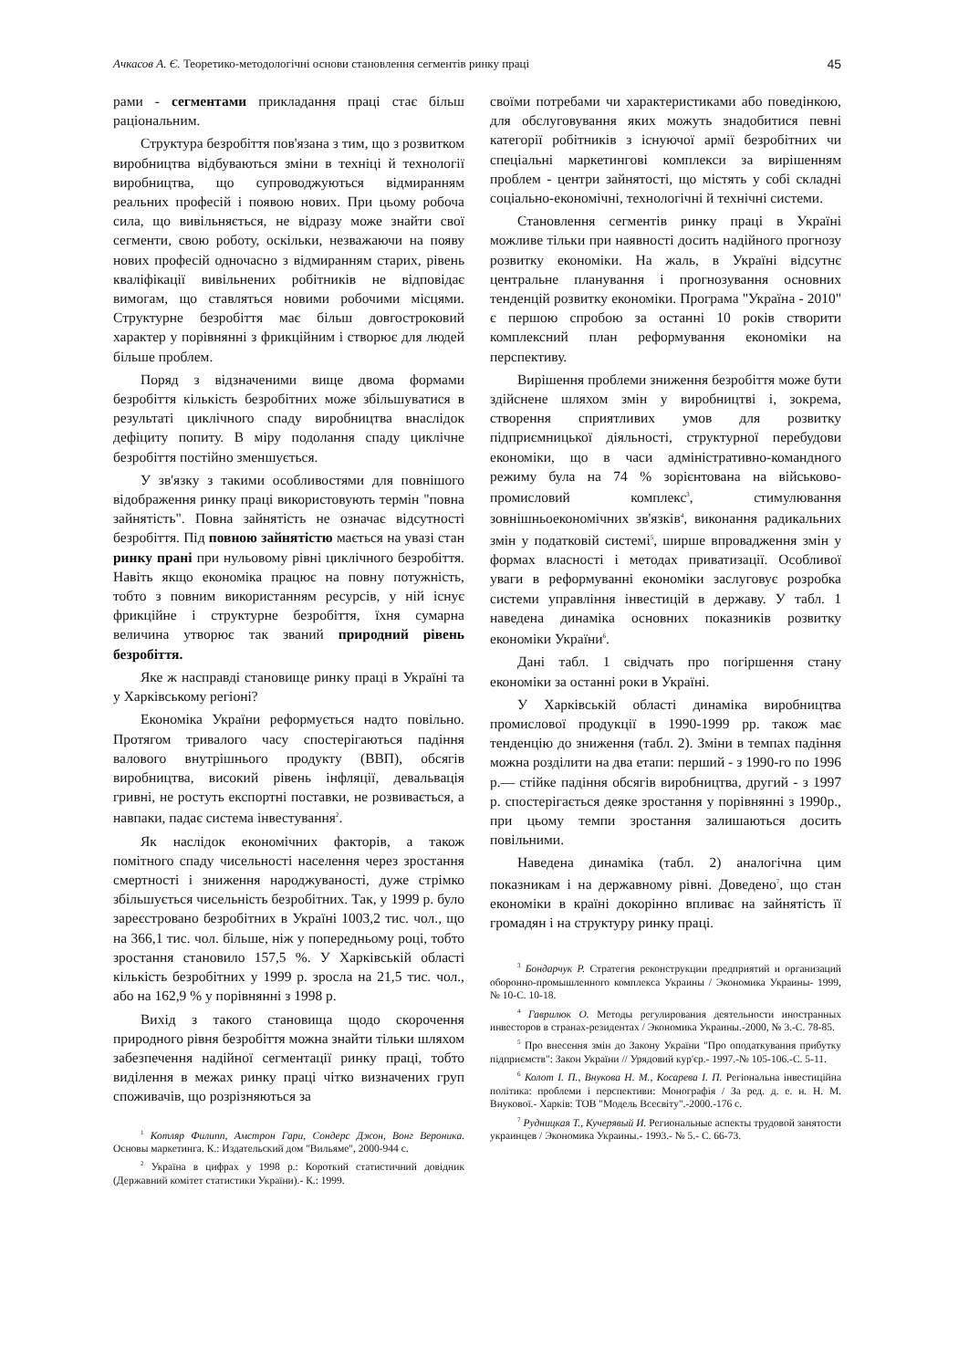Ачкасов А. Є. Теоретико-методологічні основи становлення сегментів ринку праці 45
рами - сегментами прикладання праці стає більш раціональним.
Структура безробіття пов'язана з тим, що з розвитком виробництва відбуваються зміни в техніці й технології виробництва, що супроводжуються відмиранням реальних професій і появою нових. При цьому робоча сила, що вивільняється, не відразу може знайти свої сегменти, свою роботу, оскільки, незважаючи на появу нових професій одночасно з відмиранням старих, рівень кваліфікації вивільнених робітників не відповідає вимогам, що ставляться новими робочими місцями. Структурне безробіття має більш довгостроковий характер у порівнянні з фрикційним і створює для людей більше проблем.
Поряд з відзначеними вище двома формами безробіття кількість безробітних може збільшуватися в результаті циклічного спаду виробництва внаслідок дефіциту попиту. В міру подолання спаду циклічне безробіття постійно зменшується.
У зв'язку з такими особливостями для повнішого відображення ринку праці використовують термін "повна зайнятість". Повна зайнятість не означає відсутності безробіття. Під повною зайнятістю мається на увазі стан ринку прані при нульовому рівні циклічного безробіття. Навіть якщо економіка працює на повну потужність, тобто з повним використанням ресурсів, у ній існує фрикційне і структурне безробіття, їхня сумарна величина утворює так званий природний рівень безробіття.
Яке ж насправді становище ринку праці в Україні та у Харківському регіоні?
Економіка України реформується надто повільно. Протягом тривалого часу спостерігаються падіння валового внутрішнього продукту (ВВП), обсягів виробництва, високий рівень інфляції, девальвація гривні, не ростуть експортні поставки, не розвивається, а навпаки, падає система інвестування<sup>2</sup>.
Як наслідок економічних факторів, а також помітного спаду чисельності населення через зростання смертності і зниження народжуваності, дуже стрімко збільшується чисельність безробітних. Так, у 1999 р. було зареєстровано безробітних в Україні 1003,2 тис. чол., що на 366,1 тис. чол. більше, ніж у попередньому році, тобто зростання становило 157,5 %. У Харківській області кількість безробітних у 1999 р. зросла на 21,5 тис. чол., або на 162,9 % у порівнянні з 1998 р.
Вихід з такого становища щодо скорочення природного рівня безробіття можна знайти тільки шляхом забезпечення надійної сегментації ринку праці, тобто виділення в межах ринку праці чітко визначених груп споживачів, що розрізняються за
<sup>1</sup> Котляр Филипп, Амстрон Гари, Сондерс Джон, Вонг Вероника. Основы маркетинга. К.: Издательский дом "Вильяме", 2000-944 с.
<sup>2</sup> Україна в цифрах у 1998 р.: Короткий статистичний довідник (Державний комітет статистики України).- К.: 1999.
своїми потребами чи характеристиками або поведінкою, для обслуговування яких можуть знадобитися певні категорії робітників з існуючої армії безробітних чи спеціальні маркетингові комплекси за вирішенням проблем - центри зайнятості, що містять у собі складні соціально-економічні, технологічні й технічні системи.
Становлення сегментів ринку праці в Україні можливе тільки при наявності досить надійного прогнозу розвитку економіки. На жаль, в Україні відсутнє центральне планування і прогнозування основних тенденцій розвитку економіки. Програма "Україна - 2010" є першою спробою за останні 10 років створити комплексний план реформування економіки на перспективу.
Вирішення проблеми зниження безробіття може бути здійснене шляхом змін у виробництві і, зокрема, створення сприятливих умов для розвитку підприємницької діяльності, структурної перебудови економіки, що в часи адміністративно-командного режиму була на 74 % зорієнтована на військово-промисловий комплекс<sup>3</sup>, стимулювання зовнішньоекономічних зв'язків<sup>4</sup>, виконання радикальних змін у податковій системі<sup>5</sup>, ширше впровадження змін у формах власності і методах приватизації. Особливої уваги в реформуванні економіки заслуговує розробка системи управління інвестицій в державу. У табл. 1 наведена динаміка основних показників розвитку економіки України<sup>6</sup>.
Дані табл. 1 свідчать про погіршення стану економіки за останні роки в Україні.
У Харківській області динаміка виробництва промислової продукції в 1990-1999 рр. також має тенденцію до зниження (табл. 2). Зміни в темпах падіння можна розділити на два етапи: перший - з 1990-го по 1996 р.— стійке падіння обсягів виробництва, другий - з 1997 р. спостерігається деяке зростання у порівнянні з 1990р., при цьому темпи зростання залишаються досить повільними.
Наведена динаміка (табл. 2) аналогічна цим показникам і на державному рівні. Доведено<sup>7</sup>, що стан економіки в країні докорінно впливає на зайнятість її громадян і на структуру ринку праці.
<sup>3</sup> Бондарчук Р. Стратегия реконструкции предприятий и организаций оборонно-промышленного комплекса Украины / Экономика Украины- 1999, № 10-С. 10-18.
<sup>4</sup> Гаврилюк О. Методы регулирования деятельности иностранных инвесторов в странах-резидентах / Экономика Украины.-2000, № 3.-С. 78-85.
<sup>5</sup> Про внесення змін до Закону України "Про оподаткування прибутку підприємств": Закон України // Урядовий кур'єр.- 1997.-№ 105-106.-С. 5-11.
<sup>6</sup> Колот І. П., Внукова Н. М., Косарева І. П. Регіональна інвестиційна політика: проблеми і перспективи: Монографія / За ред. д. е. н. Н. М. Внукової.- Харків: ТОВ "Модель Всесвіту".-2000.-176 с.
<sup>7</sup> Рудницкая Т., Кучерявый И. Региональные аспекты трудовой занятости украинцев / Экономика Украины.- 1993.- № 5.- С. 66-73.